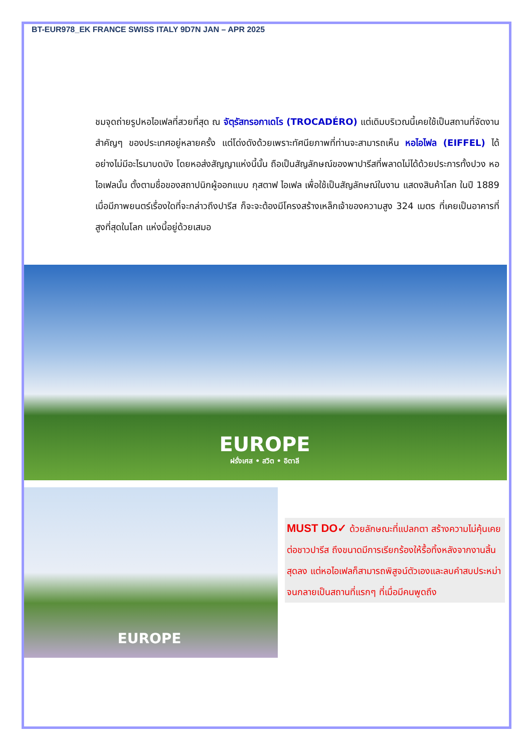BT-EUR978_EK FRANCE SWISS ITALY 9D7N JAN – APR 2025
ชมจุดถ่ายรูปหอไอเฟลที่สวยที่สุด ณ จัตุรัสทรอกาเดโร (TROCADÉRO) แต่เดิมบริเวณนี้เคยใช้เป็นสถานที่จัดงานสำคัญๆ ของประเทศอยู่หลายครั้ง แต่โด่งดังด้วยเพราะทัศนียภาพที่ท่านจะสามารถเห็น หอไอไฟล (EIFFEL) ได้อย่างไม่มีอะไรมาบดบัง โดยหอส่งสัญญาแห่งนี้นั้น ถือเป็นสัญลักษณ์ของพาปารีสที่พลาดไม่ได้ด้วยประการทั้งปวง หอไอเฟลนั้น ตั้งตามชื่อของสถาปนิกผู้ออกแบบ กุสตาฟ ไอเฟล เพื่อใช้เป็นสัญลักษณ์ในงาน แสดงสินค้าโลก ในปี 1889 เมื่อมีภาพยนตร์เรื่องใดที่จะกล่าวถึงปารีส ก็จะจะต้องมีโครงสร้างเหล็กเจ้าของความสูง 324 เมตร ที่เคยเป็นอาคารที่สูงที่สุดในโลก แห่งนี้อยู่ด้วยเสมอ
EUROPE
ฝรั่งเศส • สวิต • อิตาลี
EUROPE
MUST DO✓ ด้วยลักษณะที่แปลกตา สร้างความไม่คุ้นเคยต่อชาวปารีส ถึงขนาดมีการเรียกร้องให้รื้อทิ้งหลังจากงานสิ้นสุดลง แต่หอไอเฟลก็สามารถพิสูจน์ตัวเองและลบคำสบประหม่า จนกลายเป็นสถานที่แรกๆ ที่เมื่อมีคนพูดถึง